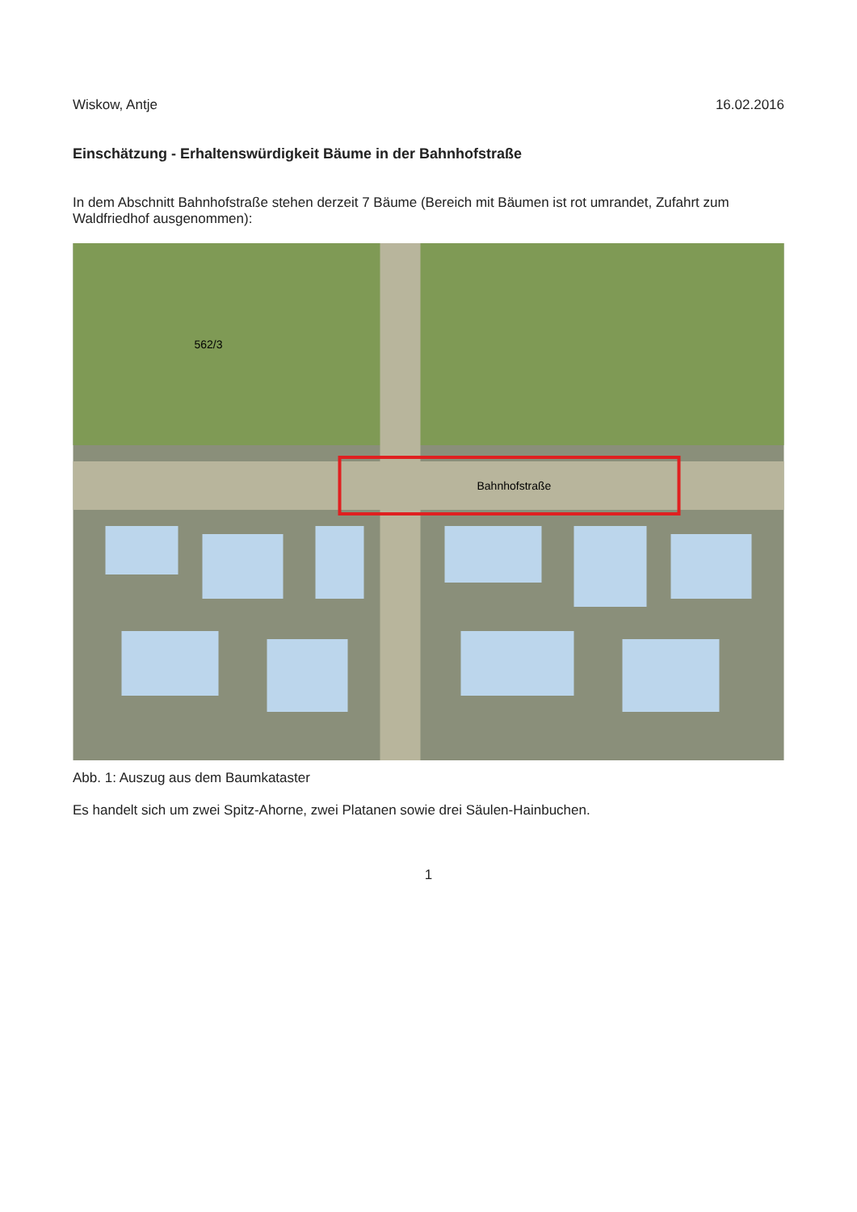Wiskow, Antje 16.02.2016
Einschätzung - Erhaltenswürdigkeit Bäume in der Bahnhofstraße
In dem Abschnitt Bahnhofstraße stehen derzeit 7 Bäume (Bereich mit Bäumen ist rot umrandet, Zufahrt zum Waldfriedhof ausgenommen):
Bahnhofstraße
562/3
Abb. 1: Auszug aus dem Baumkataster
Es handelt sich um zwei Spitz-Ahorne, zwei Platanen sowie drei Säulen-Hainbuchen.
1